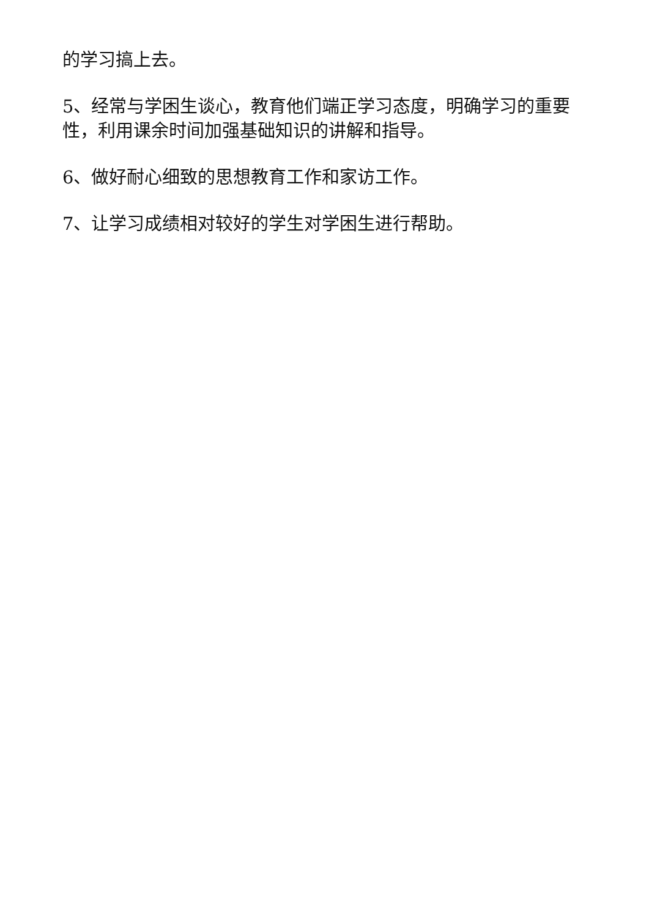的学习搞上去。
5、经常与学困生谈心，教育他们端正学习态度，明确学习的重要性，利用课余时间加强基础知识的讲解和指导。
6、做好耐心细致的思想教育工作和家访工作。
7、让学习成绩相对较好的学生对学困生进行帮助。